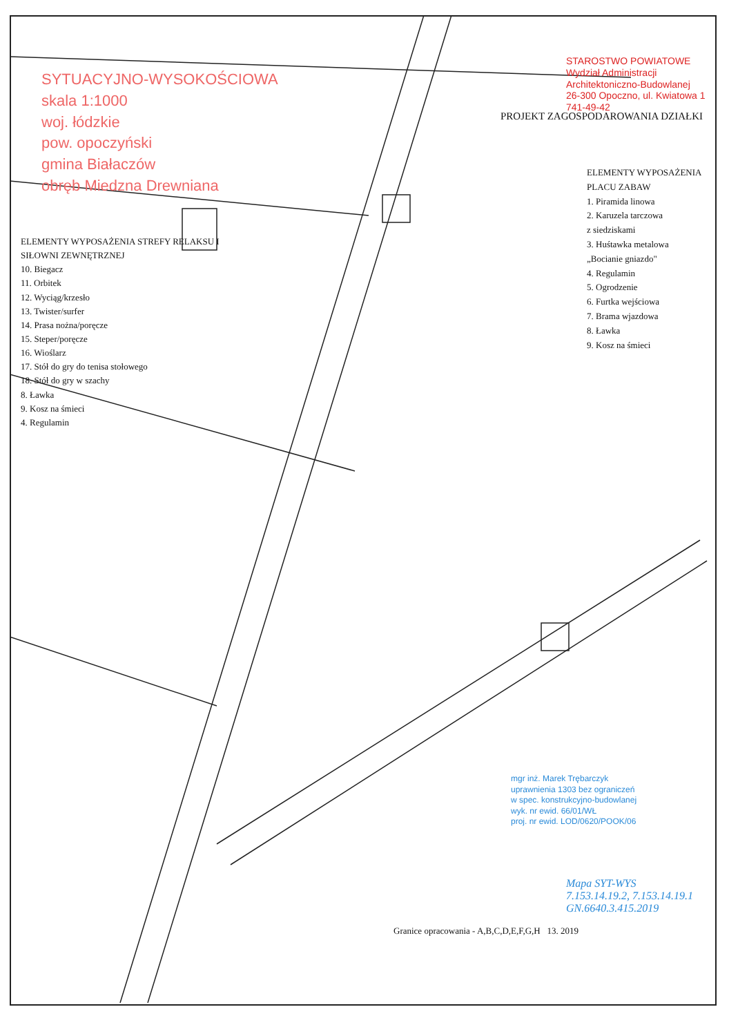SYTUACYJNO-WYSOKOŚCIOWA
skala 1:1000
woj. łódzkie
pow. opoczyński
gmina Białaczów
obręb Miedzna Drewniana
STAROSTWO POWIATOWE
Wydział Administracji
Architektoniczno-Budowlanej
26-300 Opoczno, ul. Kwiatowa 1
741-49-42
PROJEKT ZAGOSPODAROWANIA DZIAŁKI
ELEMENTY WYPOSAŻENIA
PLACU ZABAW
1. Piramida linowa
2. Karuzela tarczowa
z siedziskami
3. Huśtawka metalowa
„Bocianie gniazdo"
4. Regulamin
5. Ogrodzenie
6. Furtka wejściowa
7. Brama wjazdowa
8. Ławka
9. Kosz na śmieci
ELEMENTY WYPOSAŻENIA STREFY RELAKSU I
SIŁOWNI ZEWNĘTRZNEJ
10. Biegacz
11. Orbitek
12. Wyciąg/krzesło
13. Twister/surfer
14. Prasa nożna/poręcze
15. Steper/poręcze
16. Wioślarz
17. Stół do gry do tenisa stołowego
18. Stół do gry w szachy
8. Ławka
9. Kosz na śmieci
4. Regulamin
mgr inż. Marek Trębarczyk
uprawnienia 1303 bez ograniczeń
w spec. konstrukcyjno-budowlanej
wyk. nr ewid. 66/01/WŁ
proj. nr ewid. LOD/0620/POOK/06
Mapa SYT-WYS
7.153.14.19.2, 7.153.14.19.1
GN.6640.3.415.2019
Granice opracowania - A,B,C,D,E,F,G,H 13. 2019